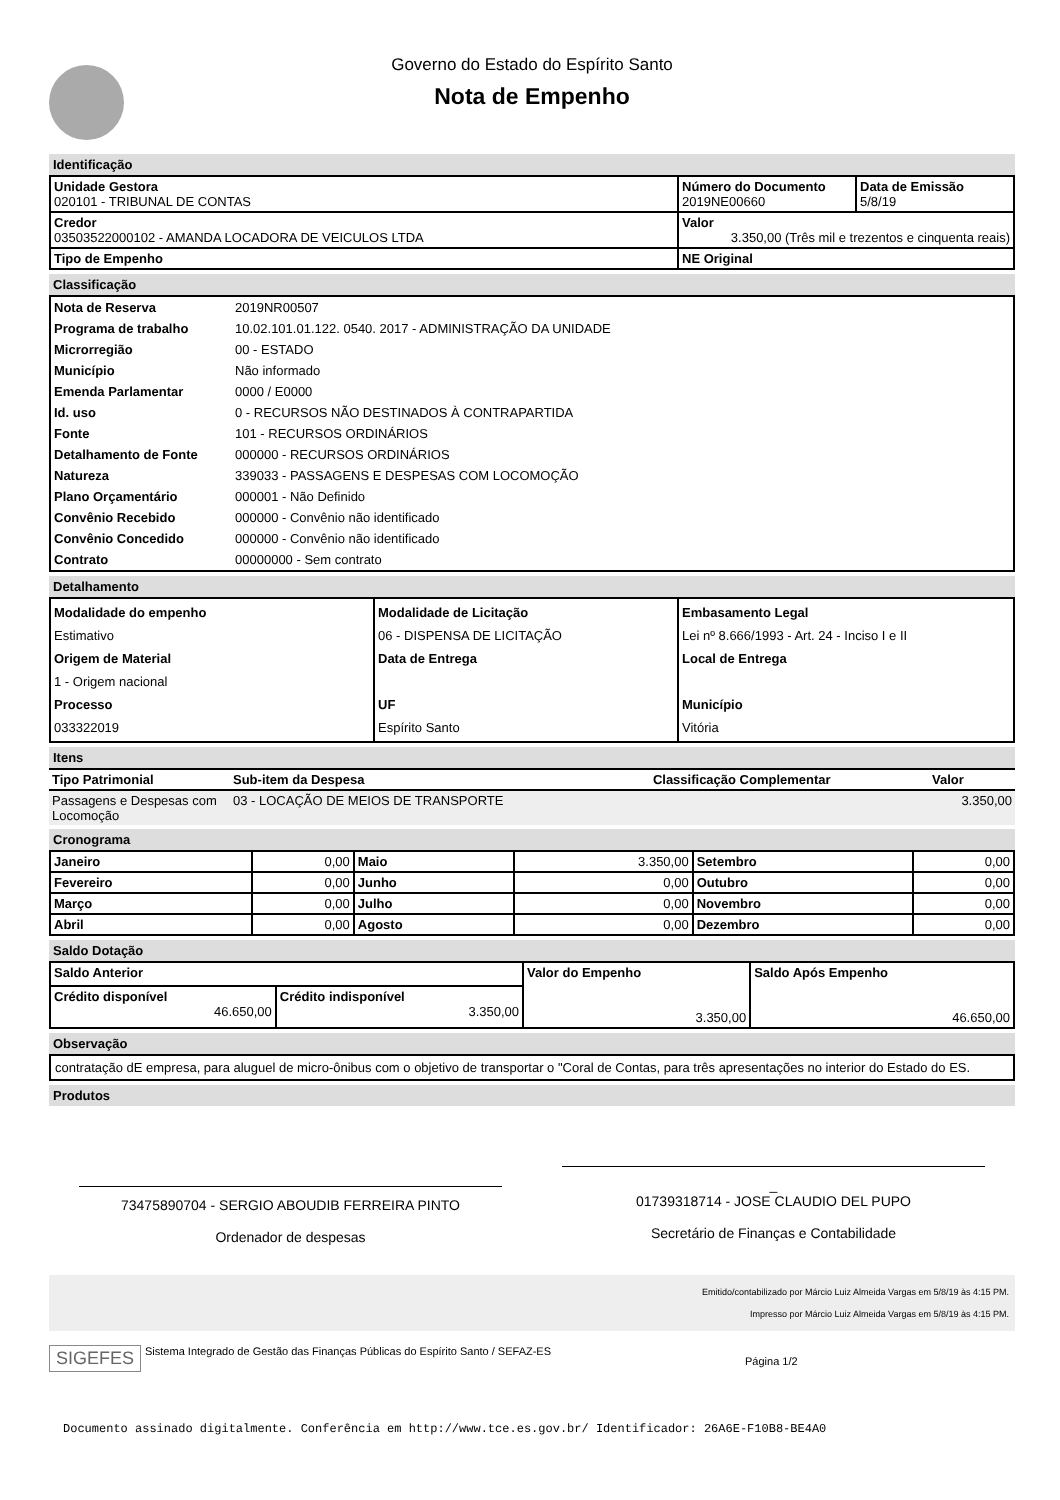Governo do Estado do Espírito Santo
Nota de Empenho
Identificação
| Unidade Gestora 020101 - TRIBUNAL DE CONTAS | Número do Documento 2019NE00660 | Data de Emissão 5/8/19 |
| Credor 03503522000102 - AMANDA LOCADORA DE VEICULOS LTDA | Valor 3.350,00 (Três mil e trezentos e cinquenta reais) | |
| Tipo de Empenho | NE Original | |
Classificação
| Nota de Reserva | 2019NR00507 |
| Programa de trabalho | 10.02.101.01.122. 0540. 2017 - ADMINISTRAÇÃO DA UNIDADE |
| Microrregião | 00 - ESTADO |
| Município | Não informado |
| Emenda Parlamentar | 0000 / E0000 |
| Id. uso | 0 - RECURSOS NÃO DESTINADOS À CONTRAPARTIDA |
| Fonte | 101 - RECURSOS ORDINÁRIOS |
| Detalhamento de Fonte | 000000 - RECURSOS ORDINÁRIOS |
| Natureza | 339033 - PASSAGENS E DESPESAS COM LOCOMOÇÃO |
| Plano Orçamentário | 000001 - Não Definido |
| Convênio Recebido | 000000 - Convênio não identificado |
| Convênio Concedido | 000000 - Convênio não identificado |
| Contrato | 00000000 - Sem contrato |
Detalhamento
| Modalidade do empenho Estimativo Origem de Material 1 - Origem nacional Processo 033322019 | Modalidade de Licitação 06 - DISPENSA DE LICITAÇÃO Data de Entrega UF Espírito Santo | Embasamento Legal Lei nº 8.666/1993 - Art. 24 - Inciso I e II Local de Entrega Município Vitória |
Itens
| Tipo Patrimonial | Sub-item da Despesa | Classificação Complementar | Valor |
| --- | --- | --- | --- |
| Passagens e Despesas com Locomoção | 03 - LOCAÇÃO DE MEIOS DE TRANSPORTE | | 3.350,00 |
Cronograma
| Janeiro | 0,00 | Maio | 3.350,00 | Setembro | 0,00 |
| Fevereiro | 0,00 | Junho | 0,00 | Outubro | 0,00 |
| Março | 0,00 | Julho | 0,00 | Novembro | 0,00 |
| Abril | 0,00 | Agosto | 0,00 | Dezembro | 0,00 |
Saldo Dotação
| Saldo Anterior | | Valor do Empenho 3.350,00 | Saldo Após Empenho 46.650,00 |
| Crédito disponível 46.650,00 | Crédito indisponível 3.350,00 | | |
Observação
contratação dE empresa, para aluguel de micro-ônibus com o objetivo de transportar o "Coral de Contas, para três apresentações no interior do Estado do ES.
Produtos
73475890704 - SERGIO ABOUDIB FERREIRA PINTO
Ordenador de despesas
_
01739318714 - JOSE CLAUDIO DEL PUPO
Secretário de Finanças e Contabilidade
Emitido/contabilizado por Márcio Luiz Almeida Vargas em 5/8/19 às 4:15 PM.
Impresso por Márcio Luiz Almeida Vargas em 5/8/19 às 4:15 PM.
SIGEFES
Sistema Integrado de Gestão das Finanças Públicas do Espírito Santo / SEFAZ-ES
Página 1/2
Documento assinado digitalmente. Conferência em http://www.tce.es.gov.br/ Identificador: 26A6E-F10B8-BE4A0